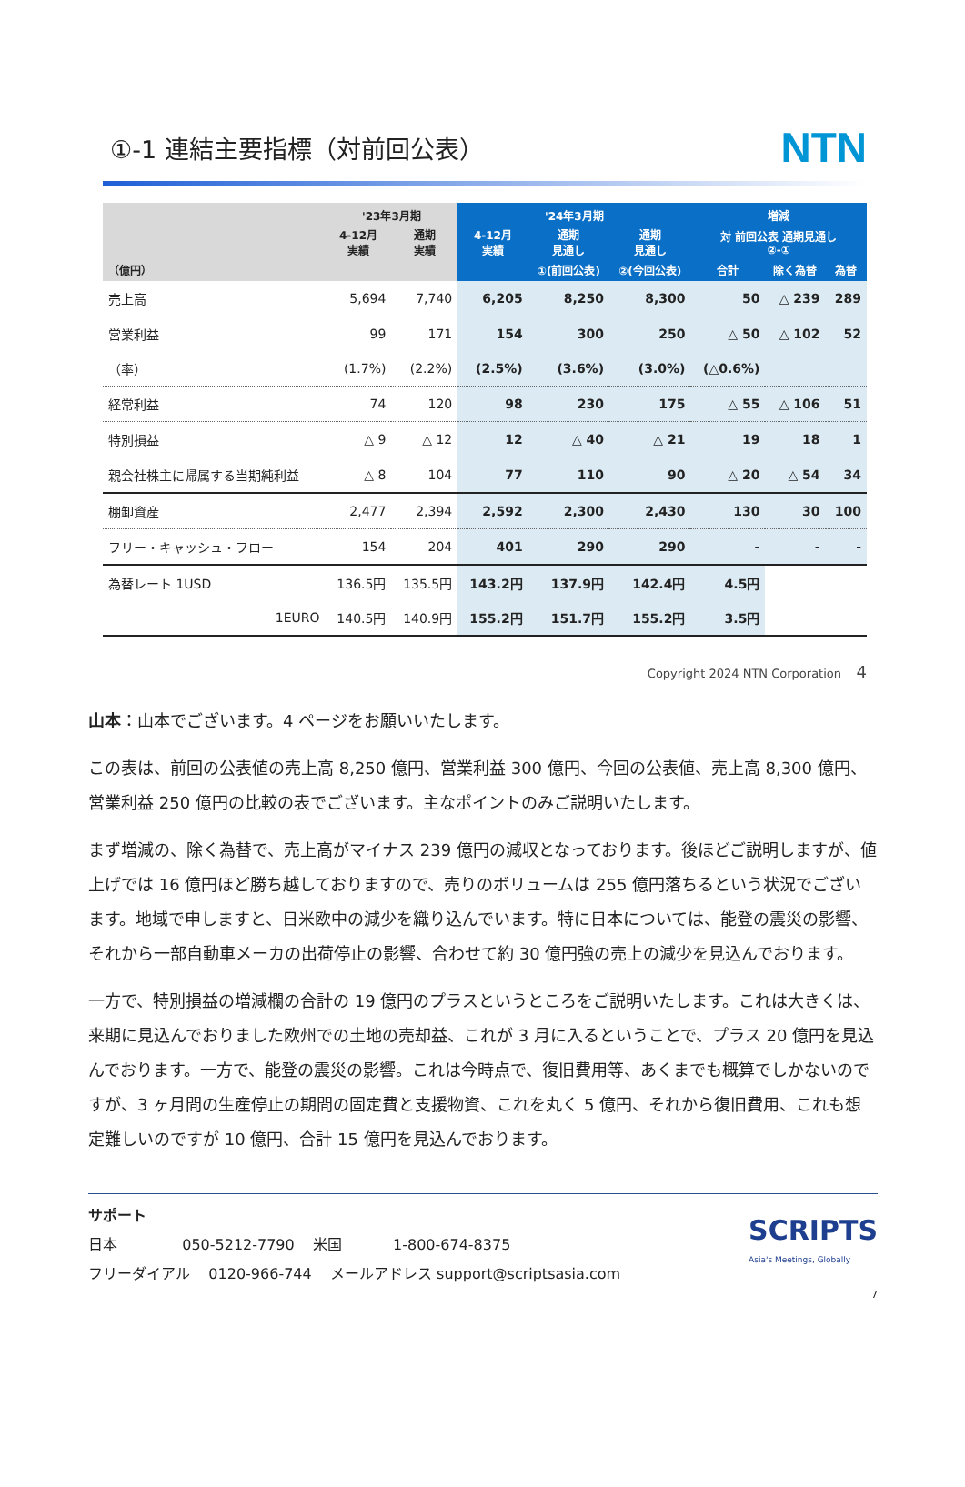①-1 連結主要指標（対前回公表）
NTN
| | '23年3月期 | | '24年3月期 | | | 増減 | | |
| --- | --- | --- | --- | --- | --- | --- | --- | --- |
| | 4-12月 実績 | 通期 実績 | 4-12月 実績 | 通期 見通し | 通期 見通し | 対 前回公表 通期見通し ②-① | | |
| （億円） | | | | ①(前回公表) | ②(今回公表) | 合計 | 除く為替 | 為替 |
| 売上高 | 5,694 | 7,740 | 6,205 | 8,250 | 8,300 | 50 | △ 239 | 289 |
| 営業利益 | 99 | 171 | 154 | 300 | 250 | △ 50 | △ 102 | 52 |
| （率） | (1.7%) | (2.2%) | (2.5%) | (3.6%) | (3.0%) | (△0.6%) | | |
| 経常利益 | 74 | 120 | 98 | 230 | 175 | △ 55 | △ 106 | 51 |
| 特別損益 | △ 9 | △ 12 | 12 | △ 40 | △ 21 | 19 | 18 | 1 |
| 親会社株主に帰属する当期純利益 | △ 8 | 104 | 77 | 110 | 90 | △ 20 | △ 54 | 34 |
| 棚卸資産 | 2,477 | 2,394 | 2,592 | 2,300 | 2,430 | 130 | 30 | 100 |
| フリー・キャッシュ・フロー | 154 | 204 | 401 | 290 | 290 | - | - | - |
| 為替レート 1USD | 136.5円 | 135.5円 | 143.2円 | 137.9円 | 142.4円 | 4.5円 | | |
| 1EURO | 140.5円 | 140.9円 | 155.2円 | 151.7円 | 155.2円 | 3.5円 | | |
Copyright 2024 NTN Corporation 4
山本：山本でございます。4 ページをお願いいたします。
この表は、前回の公表値の売上高 8,250 億円、営業利益 300 億円、今回の公表値、売上高 8,300 億円、営業利益 250 億円の比較の表でございます。主なポイントのみご説明いたします。
まず増減の、除く為替で、売上高がマイナス 239 億円の減収となっております。後ほどご説明しますが、値上げでは 16 億円ほど勝ち越しておりますので、売りのボリュームは 255 億円落ちるという状況でございます。地域で申しますと、日米欧中の減少を織り込んでいます。特に日本については、能登の震災の影響、それから一部自動車メーカの出荷停止の影響、合わせて約 30 億円強の売上の減少を見込んでおります。
一方で、特別損益の増減欄の合計の 19 億円のプラスというところをご説明いたします。これは大きくは、来期に見込んでおりました欧州での土地の売却益、これが 3 月に入るということで、プラス 20 億円を見込んでおります。一方で、能登の震災の影響。これは今時点で、復旧費用等、あくまでも概算でしかないのですが、3 ヶ月間の生産停止の期間の固定費と支援物資、これを丸く 5 億円、それから復旧費用、これも想定難しいのですが 10 億円、合計 15 億円を見込んでおります。
サポート
日本 050-5212-7790 米国 1-800-674-8375
フリーダイアル 0120-966-744 メールアドレス support@scriptsasia.com
SCRIPTS
Asia's Meetings, Globally
7